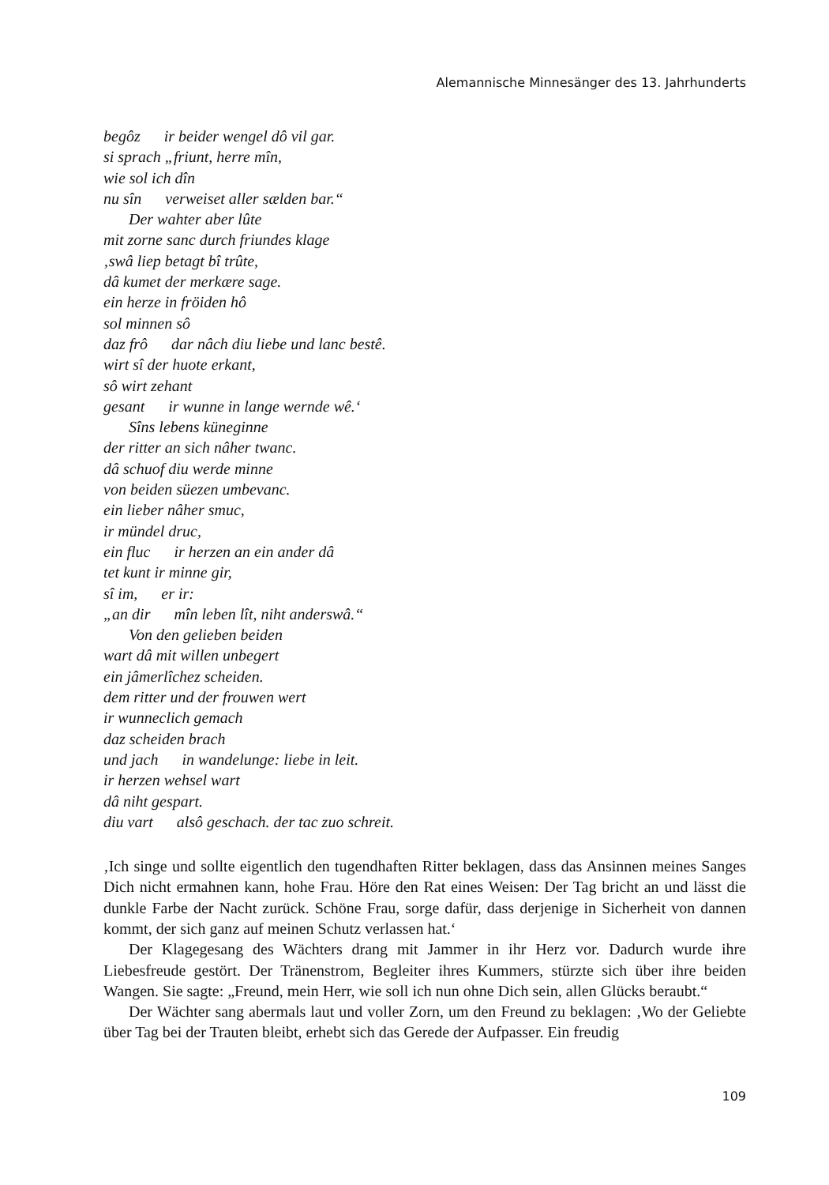Alemannische Minnesänger des 13. Jahrhunderts
begôz ir beider wengel dô vil gar.
si sprach „friunt, herre mîn,
wie sol ich dîn
nu sîn verweiset aller sælden bar.“
Der wahter aber lûte
mit zorne sanc durch friundes klage
‚swâ liep betagt bî trûte,
dâ kumet der merkære sage.
ein herze in fröiden hô
sol minnen sô
daz frô dar nâch diu liebe und lanc bestê.
wirt sî der huote erkant,
sô wirt zehant
gesant ir wunne in lange wernde wê.‘
Sîns lebens küneginne
der ritter an sich nâher twanc.
dâ schuof diu werde minne
von beiden süezen umbevanc.
ein lieber nâher smuc,
ir mündel druc,
ein fluc ir herzen an ein ander dâ
tet kunt ir minne gir,
sî im, er ir:
„an dir mîn leben lît, niht anderswâ.“
Von den gelieben beiden
wart dâ mit willen unbegert
ein jâmerlîchez scheiden.
dem ritter und der frouwen wert
ir wunneclich gemach
daz scheiden brach
und jach in wandelunge: liebe in leit.
ir herzen wehsel wart
dâ niht gespart.
diu vart alsô geschach. der tac zuo schreit.
‚Ich singe und sollte eigentlich den tugendhaften Ritter beklagen, dass das Ansinnen meines Sanges Dich nicht ermahnen kann, hohe Frau. Höre den Rat eines Weisen: Der Tag bricht an und lässt die dunkle Farbe der Nacht zurück. Schöne Frau, sorge dafür, dass derjenige in Sicherheit von dannen kommt, der sich ganz auf meinen Schutz verlassen hat.‘
Der Klagegesang des Wächters drang mit Jammer in ihr Herz vor. Dadurch wurde ihre Liebesfreude gestört. Der Tränenstrom, Begleiter ihres Kummers, stürzte sich über ihre beiden Wangen. Sie sagte: „Freund, mein Herr, wie soll ich nun ohne Dich sein, allen Glücks beraubt.“
Der Wächter sang abermals laut und voller Zorn, um den Freund zu beklagen: ‚Wo der Geliebte über Tag bei der Trauten bleibt, erhebt sich das Gerede der Aufpasser. Ein freudig
109